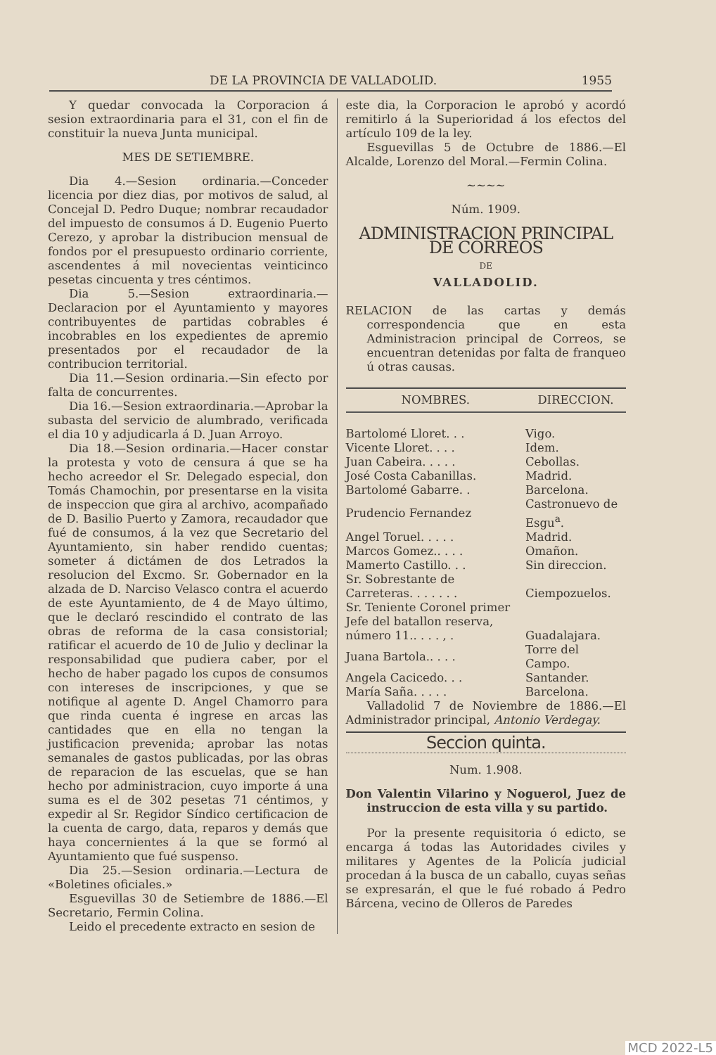DE LA PROVINCIA DE VALLADOLID. 1955
Y quedar convocada la Corporacion á sesion extraordinaria para el 31, con el fin de constituir la nueva Junta municipal.
MES DE SETIEMBRE.
Dia 4.—Sesion ordinaria.—Conceder licencia por diez dias, por motivos de salud, al Concejal D. Pedro Duque; nombrar recaudador del impuesto de consumos á D. Eugenio Puerto Cerezo, y aprobar la distribucion mensual de fondos por el presupuesto ordinario corriente, ascendentes á mil novecientas veinticinco pesetas cincuenta y tres céntimos.
Dia 5.—Sesion extraordinaria.—Declaracion por el Ayuntamiento y mayores contribuyentes de partidas cobrables é incobrables en los expedientes de apremio presentados por el recaudador de la contribucion territorial.
Dia 11.—Sesion ordinaria.—Sin efecto por falta de concurrentes.
Dia 16.—Sesion extraordinaria.—Aprobar la subasta del servicio de alumbrado, verificada el dia 10 y adjudicarla á D. Juan Arroyo.
Dia 18.—Sesion ordinaria.—Hacer constar la protesta y voto de censura á que se ha hecho acreedor el Sr. Delegado especial, don Tomás Chamochin, por presentarse en la visita de inspeccion que gira al archivo, acompañado de D. Basilio Puerto y Zamora, recaudador que fué de consumos, á la vez que Secretario del Ayuntamiento, sin haber rendido cuentas; someter á dictámen de dos Letrados la resolucion del Excmo. Sr. Gobernador en la alzada de D. Narciso Velasco contra el acuerdo de este Ayuntamiento, de 4 de Mayo último, que le declaró rescindido el contrato de las obras de reforma de la casa consistorial; ratificar el acuerdo de 10 de Julio y declinar la responsabilidad que pudiera caber, por el hecho de haber pagado los cupos de consumos con intereses de inscripciones, y que se notifique al agente D. Angel Chamorro para que rinda cuenta é ingrese en arcas las cantidades que en ella no tengan la justificacion prevenida; aprobar las notas semanales de gastos publicadas, por las obras de reparacion de las escuelas, que se han hecho por administracion, cuyo importe á una suma es el de 302 pesetas 71 céntimos, y expedir al Sr. Regidor Síndico certificacion de la cuenta de cargo, data, reparos y demás que haya concernientes á la que se formó al Ayuntamiento que fué suspenso.
Dia 25.—Sesion ordinaria.—Lectura de «Boletines oficiales.»
Esguevillas 30 de Setiembre de 1886.—El Secretario, Fermin Colina.
Leido el precedente extracto en sesion de
este dia, la Corporacion le aprobó y acordó remitirlo á la Superioridad á los efectos del artículo 109 de la ley.
Esguevillas 5 de Octubre de 1886.—El Alcalde, Lorenzo del Moral.—Fermin Colina.
~~~~
Núm. 1909.
ADMINISTRACION PRINCIPAL DE CORREOS
DE
VALLADOLID.
RELACION de las cartas y demás correspondencia que en esta Administracion principal de Correos, se encuentran detenidas por falta de franqueo ú otras causas.
| NOMBRES. | DIRECCION. |
| --- | --- |
| Bartolomé Lloret. . . | Vigo. |
| Vicente Lloret. . . . | Idem. |
| Juan Cabeira. . . . . | Cebollas. |
| José Costa Cabanillas. | Madrid. |
| Bartolomé Gabarre. . | Barcelona. |
| Prudencio Fernandez | Castronuevo de Esgu<sup>a</sup>. |
| Angel Toruel. . . . . | Madrid. |
| Marcos Gomez.. . . . | Omañon. |
| Mamerto Castillo. . . | Sin direccion. |
| Sr. Sobrestante de Carreteras. . . . . . . | Ciempozuelos. |
| Sr. Teniente Coronel primer Jefe del batallon reserva, número 11.. . . . , . | Guadalajara. |
| Juana Bartola.. . . . | Torre del Campo. |
| Angela Cacicedo. . . | Santander. |
| María Saña. . . . . | Barcelona. |
Valladolid 7 de Noviembre de 1886.—El Administrador principal, Antonio Verdegay.
Seccion quinta.
Num. 1.908.
Don Valentin Vilarino y Noguerol, Juez de instruccion de esta villa y su partido.
Por la presente requisitoria ó edicto, se encarga á todas las Autoridades civiles y militares y Agentes de la Policía judicial procedan á la busca de un caballo, cuyas señas se expresarán, el que le fué robado á Pedro Bárcena, vecino de Olleros de Paredes
MCD 2022-L5